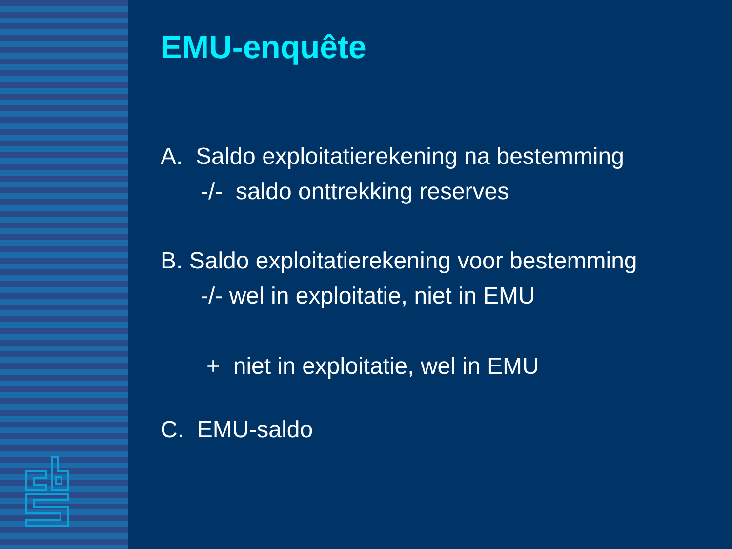EMU-enquête
A. Saldo exploitatierekening na bestemming
-/- saldo onttrekking reserves
B. Saldo exploitatierekening voor bestemming
-/- wel in exploitatie, niet in EMU
+ niet in exploitatie, wel in EMU
C. EMU-saldo